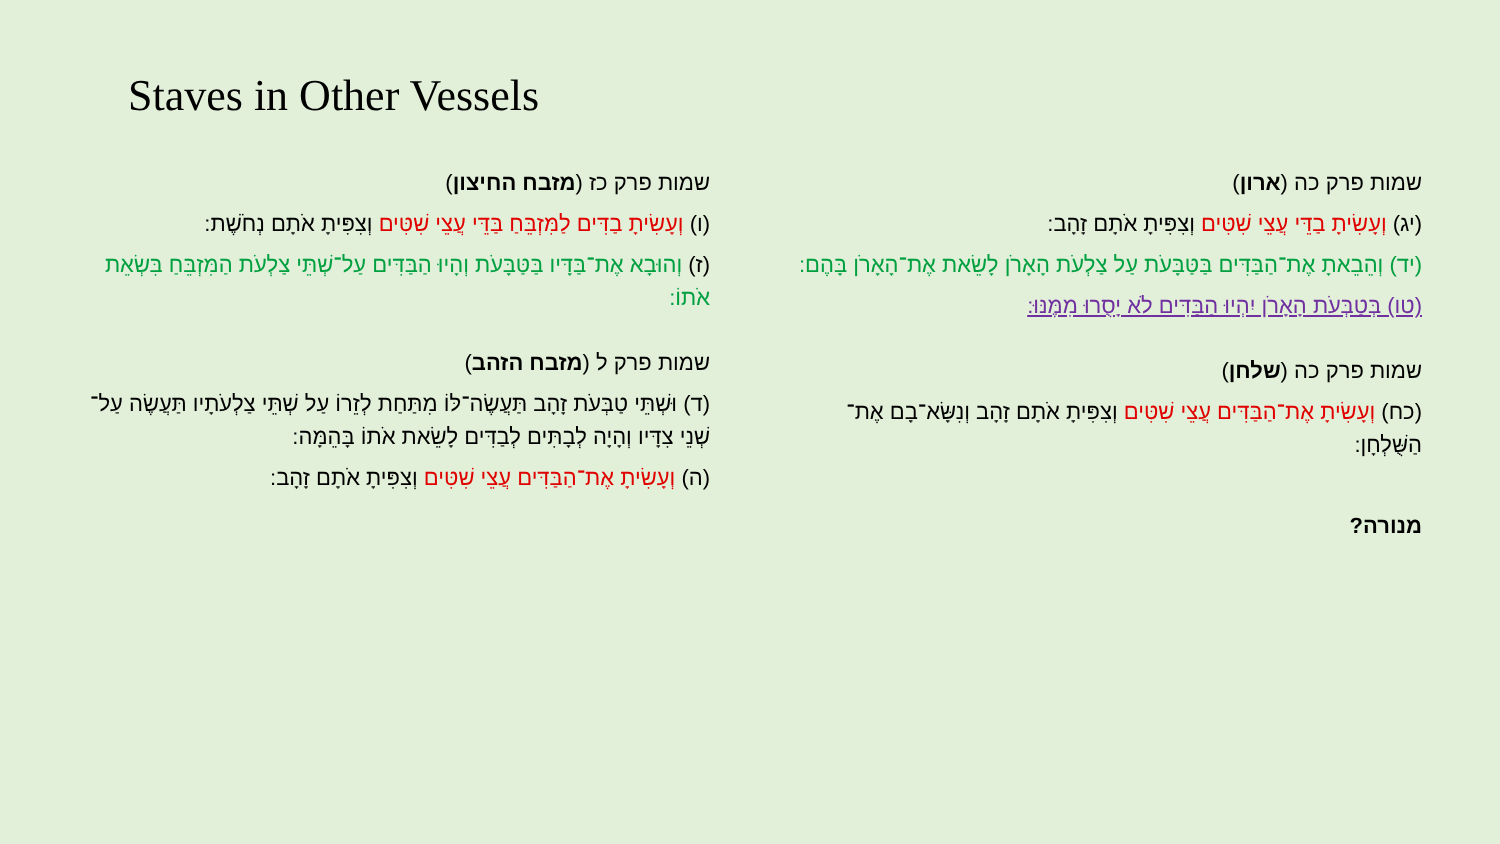Staves in Other Vessels
שמות פרק כה (ארון)
(יג) וְעָשִׂיתָ בַדֵּי עֲצֵי שִׁטִּים וְצִפִּיתָ אֹתָם זָהָב:
(יד) וְהֵבֵאתָ אֶת־הַבַּדִּים בַּטַּבָּעֹת עַל צַלְעֹת הָאָרֹן לָשֵׂאת אֶת־הָאָרֹן בָּהֶם:
(טו) בְּטַבְּעֹת הָאָרֹן יִהְיוּ הַבַּדִּים לֹא יָסֻרוּ מִמֶּנּוּ:
שמות פרק כה (שלחן)
(כח) וְעָשִׂיתָ אֶת־הַבַּדִּים עֲצֵי שִׁטִּים וְצִפִּיתָ אֹתָם זָהָב וְנִשָּׂא־בָם אֶת־הַשֻּׁלְחָן:
מנורה?
שמות פרק כז (מזבח החיצון)
(ו) וְעָשִׂיתָ בַדִּים לַמִּזְבֵּחַ בַּדֵּי עֲצֵי שִׁטִּים וְצִפִּיתָ אֹתָם נְחֹשֶׁת:
(ז) וְהוּבָא אֶת־בַּדָּיו בַּטַּבָּעֹת וְהָיוּ הַבַּדִּים עַל־שְׁתֵּי צַלְעֹת הַמִּזְבֵּחַ בִּשְׂאֵת אֹתוֹ:
שמות פרק ל (מזבח הזהב)
(ד) וּשְׁתֵּי טַבְּעֹת זָהָב תַּעֲשֶׂה־לּוֹ מִתַּחַת לְזֵרוֹ עַל שְׁתֵּי צַלְעֹתָיו תַּעֲשֶׂה עַל־שְׁנֵי צִדָּיו וְהָיָה לְבָתִּים לְבַדִּים לָשֵׂאת אֹתוֹ בָּהֵמָּה:
(ה) וְעָשִׂיתָ אֶת־הַבַּדִּים עֲצֵי שִׁטִּים וְצִפִּיתָ אֹתָם זָהָב: